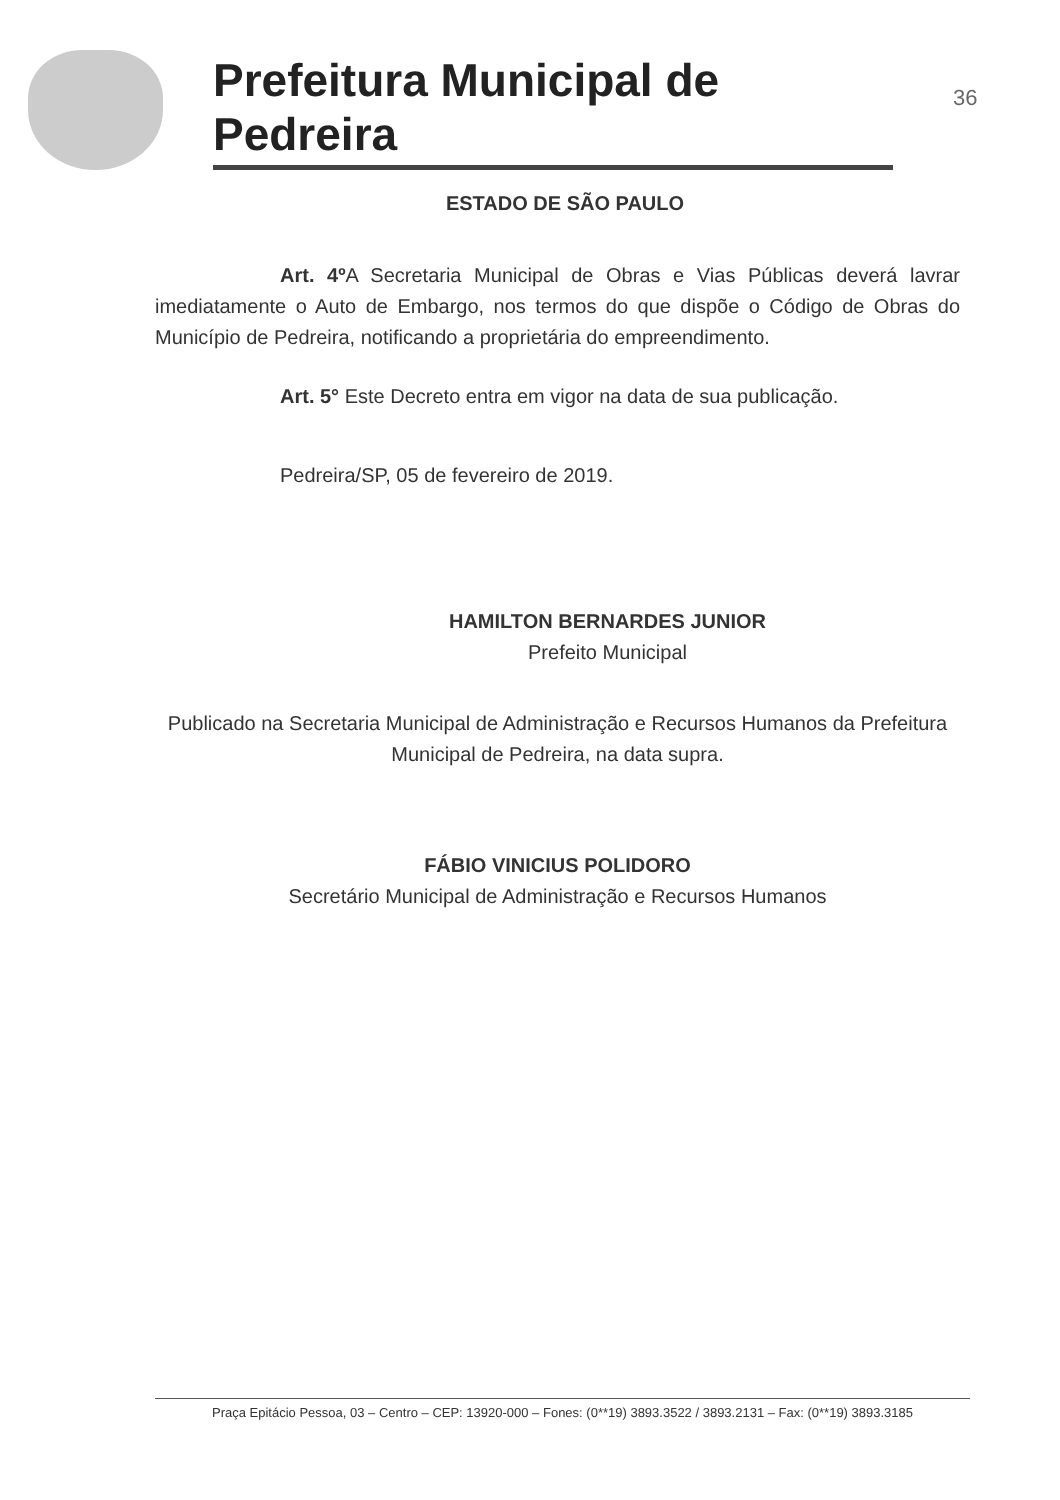Prefeitura Municipal de Pedreira
36
ESTADO DE SÃO PAULO
Art. 4º A Secretaria Municipal de Obras e Vias Públicas deverá lavrar imediatamente o Auto de Embargo, nos termos do que dispõe o Código de Obras do Município de Pedreira, notificando a proprietária do empreendimento.
Art. 5° Este Decreto entra em vigor na data de sua publicação.
Pedreira/SP, 05 de fevereiro de 2019.
HAMILTON BERNARDES JUNIOR
Prefeito Municipal
Publicado na Secretaria Municipal de Administração e Recursos Humanos da Prefeitura Municipal de Pedreira, na data supra.
FÁBIO VINICIUS POLIDORO
Secretário Municipal de Administração e Recursos Humanos
Praça Epitácio Pessoa, 03 – Centro – CEP: 13920-000 – Fones: (0**19) 3893.3522 / 3893.2131 – Fax: (0**19) 3893.3185